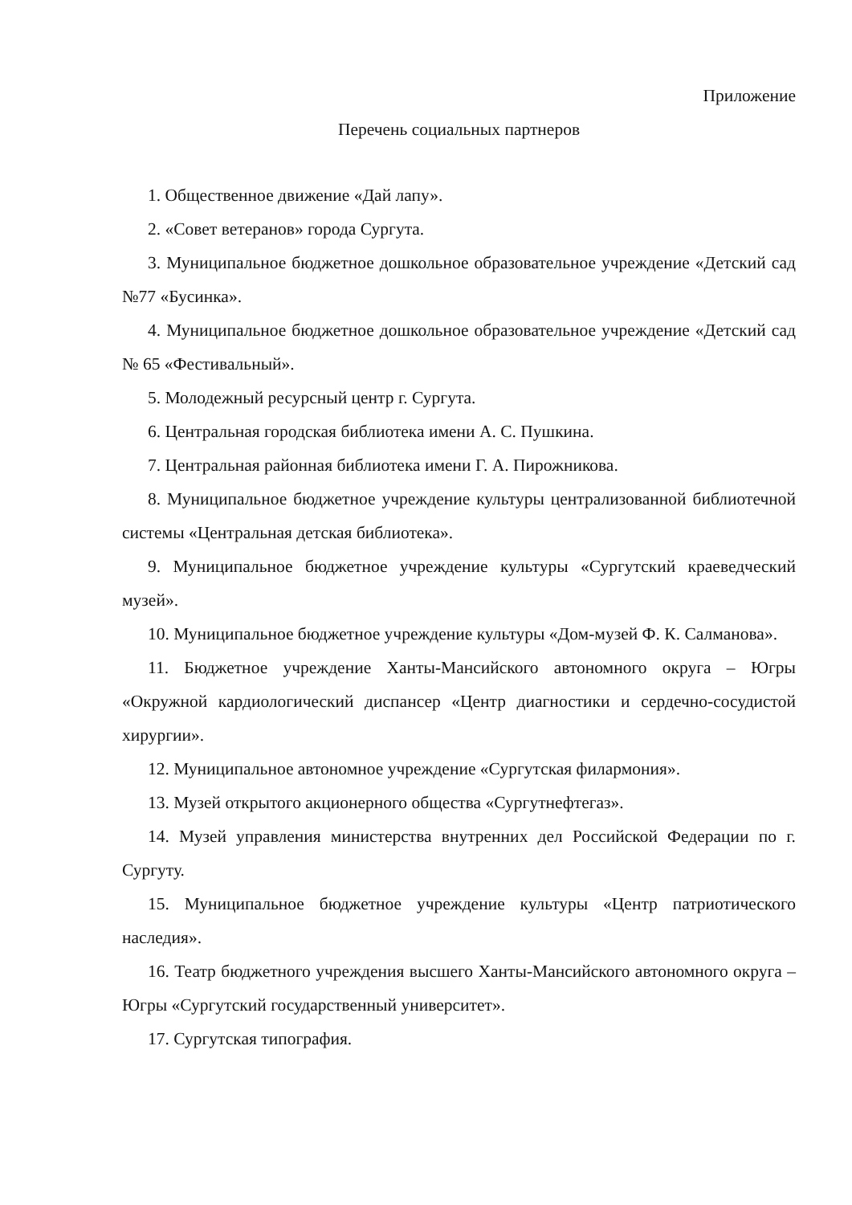Приложение
Перечень социальных партнеров
1. Общественное движение «Дай лапу».
2. «Совет ветеранов» города Сургута.
3. Муниципальное бюджетное дошкольное образовательное учреждение «Детский сад №77 «Бусинка».
4. Муниципальное бюджетное дошкольное образовательное учреждение «Детский сад № 65 «Фестивальный».
5. Молодежный ресурсный центр г. Сургута.
6. Центральная городская библиотека имени А. С. Пушкина.
7. Центральная районная библиотека имени Г. А. Пирожникова.
8. Муниципальное бюджетное учреждение культуры централизованной библиотечной системы «Центральная детская библиотека».
9. Муниципальное бюджетное учреждение культуры «Сургутский краеведческий музей».
10. Муниципальное бюджетное учреждение культуры «Дом-музей Ф. К. Салманова».
11. Бюджетное учреждение Ханты-Мансийского автономного округа – Югры «Окружной кардиологический диспансер «Центр диагностики и сердечно-сосудистой хирургии».
12. Муниципальное автономное учреждение «Сургутская филармония».
13. Музей открытого акционерного общества «Сургутнефтегаз».
14. Музей управления министерства внутренних дел Российской Федерации по г. Сургуту.
15. Муниципальное бюджетное учреждение культуры «Центр патриотического наследия».
16. Театр бюджетного учреждения высшего Ханты-Мансийского автономного округа – Югры «Сургутский государственный университет».
17. Сургутская типография.